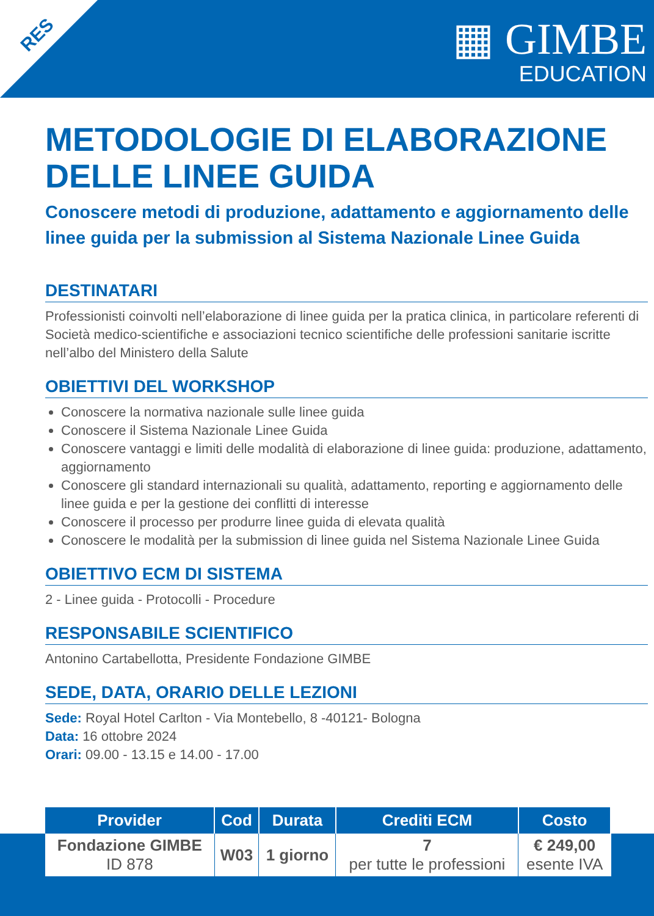RES
▦ GIMBE
EDUCATION
METODOLOGIE DI ELABORAZIONE DELLE LINEE GUIDA
Conoscere metodi di produzione, adattamento e aggiornamento delle linee guida per la submission al Sistema Nazionale Linee Guida
DESTINATARI
Professionisti coinvolti nell’elaborazione di linee guida per la pratica clinica, in particolare referenti di Società medico-scientifiche e associazioni tecnico scientifiche delle professioni sanitarie iscritte nell’albo del Ministero della Salute
OBIETTIVI DEL WORKSHOP
Conoscere la normativa nazionale sulle linee guida
Conoscere il Sistema Nazionale Linee Guida
Conoscere vantaggi e limiti delle modalità di elaborazione di linee guida: produzione, adattamento, aggiornamento
Conoscere gli standard internazionali su qualità, adattamento, reporting e aggiornamento delle linee guida e per la gestione dei conflitti di interesse
Conoscere il processo per produrre linee guida di elevata qualità
Conoscere le modalità per la submission di linee guida nel Sistema Nazionale Linee Guida
OBIETTIVO ECM DI SISTEMA
2 - Linee guida - Protocolli - Procedure
RESPONSABILE SCIENTIFICO
Antonino Cartabellotta, Presidente Fondazione GIMBE
SEDE, DATA, ORARIO DELLE LEZIONI
Sede: Royal Hotel Carlton - Via Montebello, 8 -40121- Bologna
Data: 16 ottobre 2024
Orari: 09.00 - 13.15 e 14.00 - 17.00
| Provider | Cod | Durata | Crediti ECM | Costo |
| --- | --- | --- | --- | --- |
| Fondazione GIMBE ID 878 | W03 | 1 giorno | 7 per tutte le professioni | € 249,00 esente IVA |